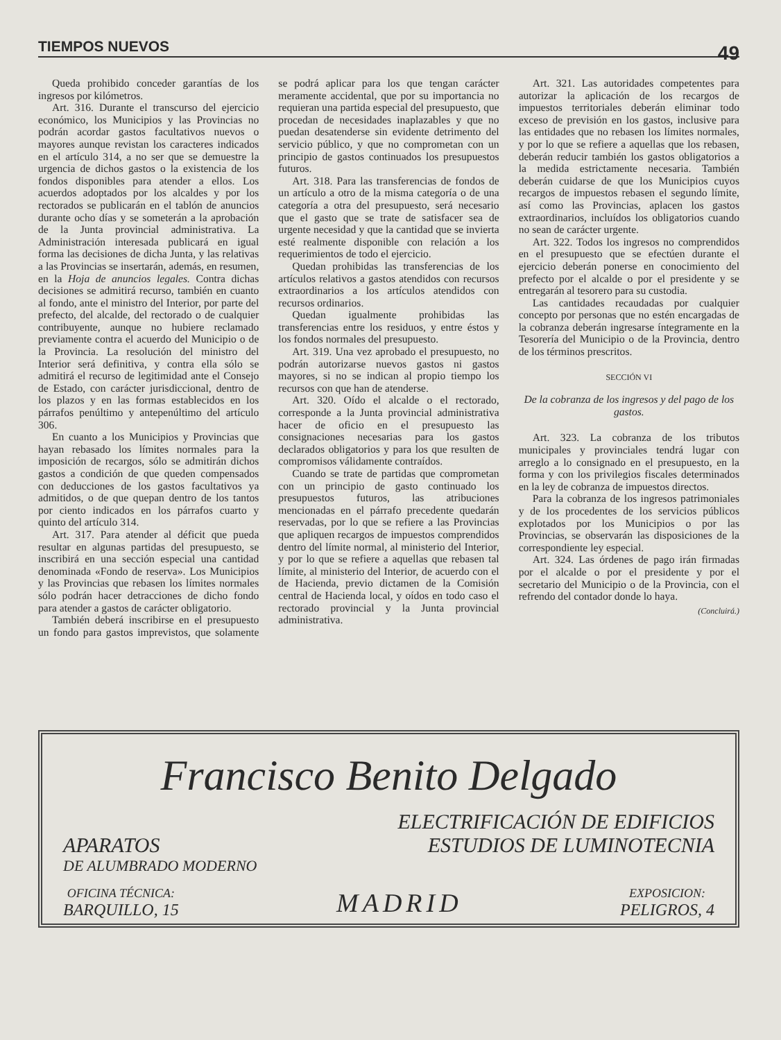TIEMPOS NUEVOS 49
Queda prohibido conceder garantías de los ingresos por kilómetros.
Art. 316. Durante el transcurso del ejercicio económico, los Municipios y las Provincias no podrán acordar gastos facultativos nuevos o mayores aunque revistan los caracteres indicados en el artículo 314, a no ser que se demuestre la urgencia de dichos gastos o la existencia de los fondos disponibles para atender a ellos. Los acuerdos adoptados por los alcaldes y por los rectorados se publicarán en el tablón de anuncios durante ocho días y se someterán a la aprobación de la Junta provincial administrativa. La Administración interesada publicará en igual forma las decisiones de dicha Junta, y las relativas a las Provincias se insertarán, además, en resumen, en la Hoja de anuncios legales. Contra dichas decisiones se admitirá recurso, también en cuanto al fondo, ante el ministro del Interior, por parte del prefecto, del alcalde, del rectorado o de cualquier contribuyente, aunque no hubiere reclamado previamente contra el acuerdo del Municipio o de la Provincia. La resolución del ministro del Interior será definitiva, y contra ella sólo se admitirá el recurso de legitimidad ante el Consejo de Estado, con carácter jurisdiccional, dentro de los plazos y en las formas establecidos en los párrafos penúltimo y antepenúltimo del artículo 306.
En cuanto a los Municipios y Provincias que hayan rebasado los límites normales para la imposición de recargos, sólo se admitirán dichos gastos a condición de que queden compensados con deducciones de los gastos facultativos ya admitidos, o de que quepan dentro de los tantos por ciento indicados en los párrafos cuarto y quinto del artículo 314.
Art. 317. Para atender al déficit que pueda resultar en algunas partidas del presupuesto, se inscribirá en una sección especial una cantidad denominada «Fondo de reserva». Los Municipios y las Provincias que rebasen los límites normales sólo podrán hacer detracciones de dicho fondo para atender a gastos de carácter obligatorio.
También deberá inscribirse en el presupuesto un fondo para gastos imprevistos, que solamente se podrá aplicar para los que tengan carácter meramente accidental, que por su importancia no requieran una partida especial del presupuesto, que procedan de necesidades inaplazables y que no puedan desatenderse sin evidente detrimento del servicio público, y que no comprometan con un principio de gastos continuados los presupuestos futuros.
Art. 318. Para las transferencias de fondos de un artículo a otro de la misma categoría o de una categoría a otra del presupuesto, será necesario que el gasto que se trate de satisfacer sea de urgente necesidad y que la cantidad que se invierta esté realmente disponible con relación a los requerimientos de todo el ejercicio.
Quedan prohibidas las transferencias de los artículos relativos a gastos atendidos con recursos extraordinarios a los artículos atendidos con recursos ordinarios.
Quedan igualmente prohibidas las transferencias entre los residuos, y entre éstos y los fondos normales del presupuesto.
Art. 319. Una vez aprobado el presupuesto, no podrán autorizarse nuevos gastos ni gastos mayores, si no se indican al propio tiempo los recursos con que han de atenderse.
Art. 320. Oído el alcalde o el rectorado, corresponde a la Junta provincial administrativa hacer de oficio en el presupuesto las consignaciones necesarias para los gastos declarados obligatorios y para los que resulten de compromisos válidamente contraídos.
Cuando se trate de partidas que comprometan con un principio de gasto continuado los presupuestos futuros, las atribuciones mencionadas en el párrafo precedente quedarán reservadas, por lo que se refiere a las Provincias que apliquen recargos de impuestos comprendidos dentro del límite normal, al ministerio del Interior, y por lo que se refiere a aquellas que rebasen tal límite, al ministerio del Interior, de acuerdo con el de Hacienda, previo dictamen de la Comisión central de Hacienda local, y oídos en todo caso el rectorado provincial y la Junta provincial administrativa.
Art. 321. Las autoridades competentes para autorizar la aplicación de los recargos de impuestos territoriales deberán eliminar todo exceso de previsión en los gastos, inclusive para las entidades que no rebasen los límites normales, y por lo que se refiere a aquellas que los rebasen, deberán reducir también los gastos obligatorios a la medida estrictamente necesaria. También deberán cuidarse de que los Municipios cuyos recargos de impuestos rebasen el segundo límite, así como las Provincias, aplacen los gastos extraordinarios, incluídos los obligatorios cuando no sean de carácter urgente.
Art. 322. Todos los ingresos no comprendidos en el presupuesto que se efectúen durante el ejercicio deberán ponerse en conocimiento del prefecto por el alcalde o por el presidente y se entregarán al tesorero para su custodia.
Las cantidades recaudadas por cualquier concepto por personas que no estén encargadas de la cobranza deberán ingresarse íntegramente en la Tesorería del Municipio o de la Provincia, dentro de los términos prescritos.
SECCIÓN VI
De la cobranza de los ingresos y del pago de los gastos.
Art. 323. La cobranza de los tributos municipales y provinciales tendrá lugar con arreglo a lo consignado en el presupuesto, en la forma y con los privilegios fiscales determinados en la ley de cobranza de impuestos directos.
Para la cobranza de los ingresos patrimoniales y de los procedentes de los servicios públicos explotados por los Municipios o por las Provincias, se observarán las disposiciones de la correspondiente ley especial.
Art. 324. Las órdenes de pago irán firmadas por el alcalde o por el presidente y por el secretario del Municipio o de la Provincia, con el refrendo del contador donde lo haya.
(Concluirá.)
Francisco Benito Delgado
ELECTRIFICACIÓN DE EDIFICIOS
APARATOS ESTUDIOS DE LUMINOTECNIA
DE ALUMBRADO MODERNO
OFICINA TÉCNICA:
BARQUILLO, 15
MADRID
EXPOSICION:
PELIGROS, 4